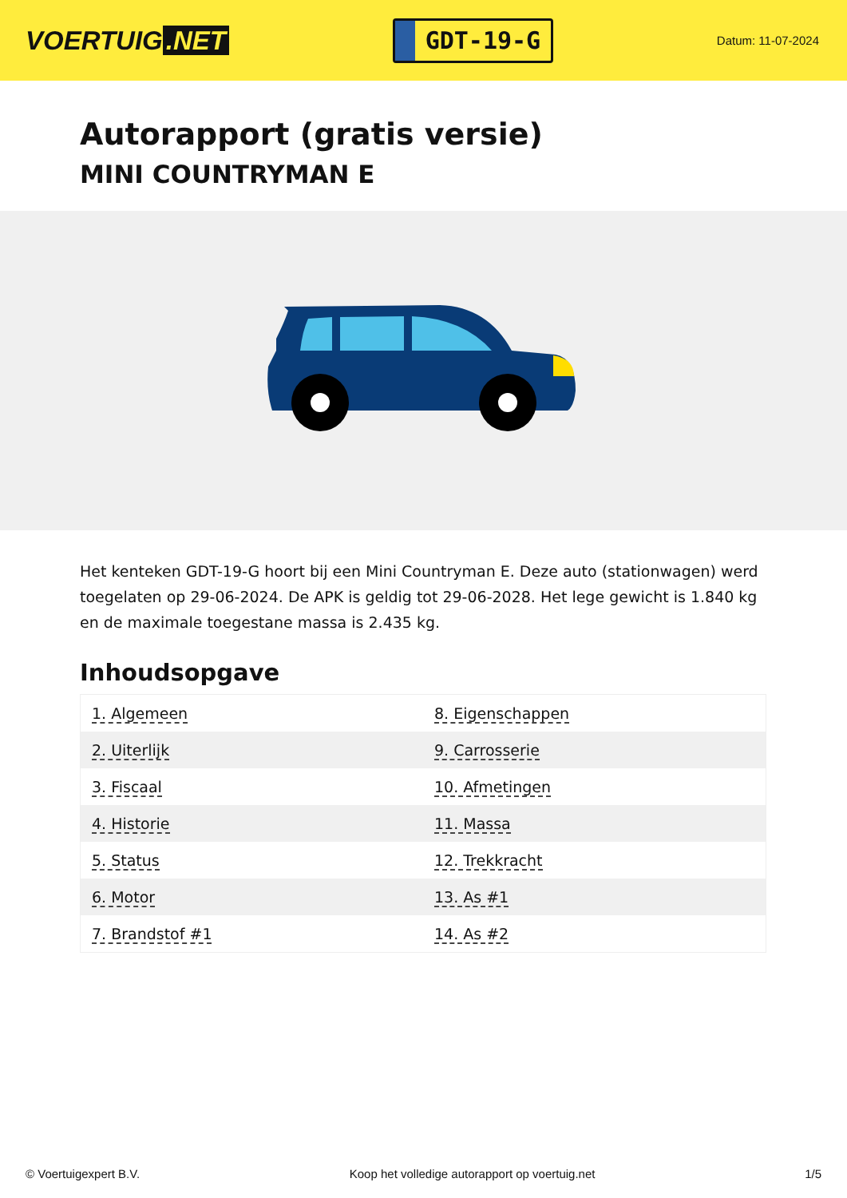VOERTUIG.NET
GDT-19-G
Datum: 11-07-2024
Autorapport (gratis versie)
MINI COUNTRYMAN E
Het kenteken GDT-19-G hoort bij een Mini Countryman E. Deze auto (stationwagen) werd toegelaten op 29-06-2024. De APK is geldig tot 29-06-2028. Het lege gewicht is 1.840 kg en de maximale toegestane massa is 2.435 kg.
Inhoudsopgave
| 1. Algemeen | 8. Eigenschappen |
| 2. Uiterlijk | 9. Carrosserie |
| 3. Fiscaal | 10. Afmetingen |
| 4. Historie | 11. Massa |
| 5. Status | 12. Trekkracht |
| 6. Motor | 13. As #1 |
| 7. Brandstof #1 | 14. As #2 |
© Voertuigexpert B.V. Koop het volledige autorapport op voertuig.net 1/5